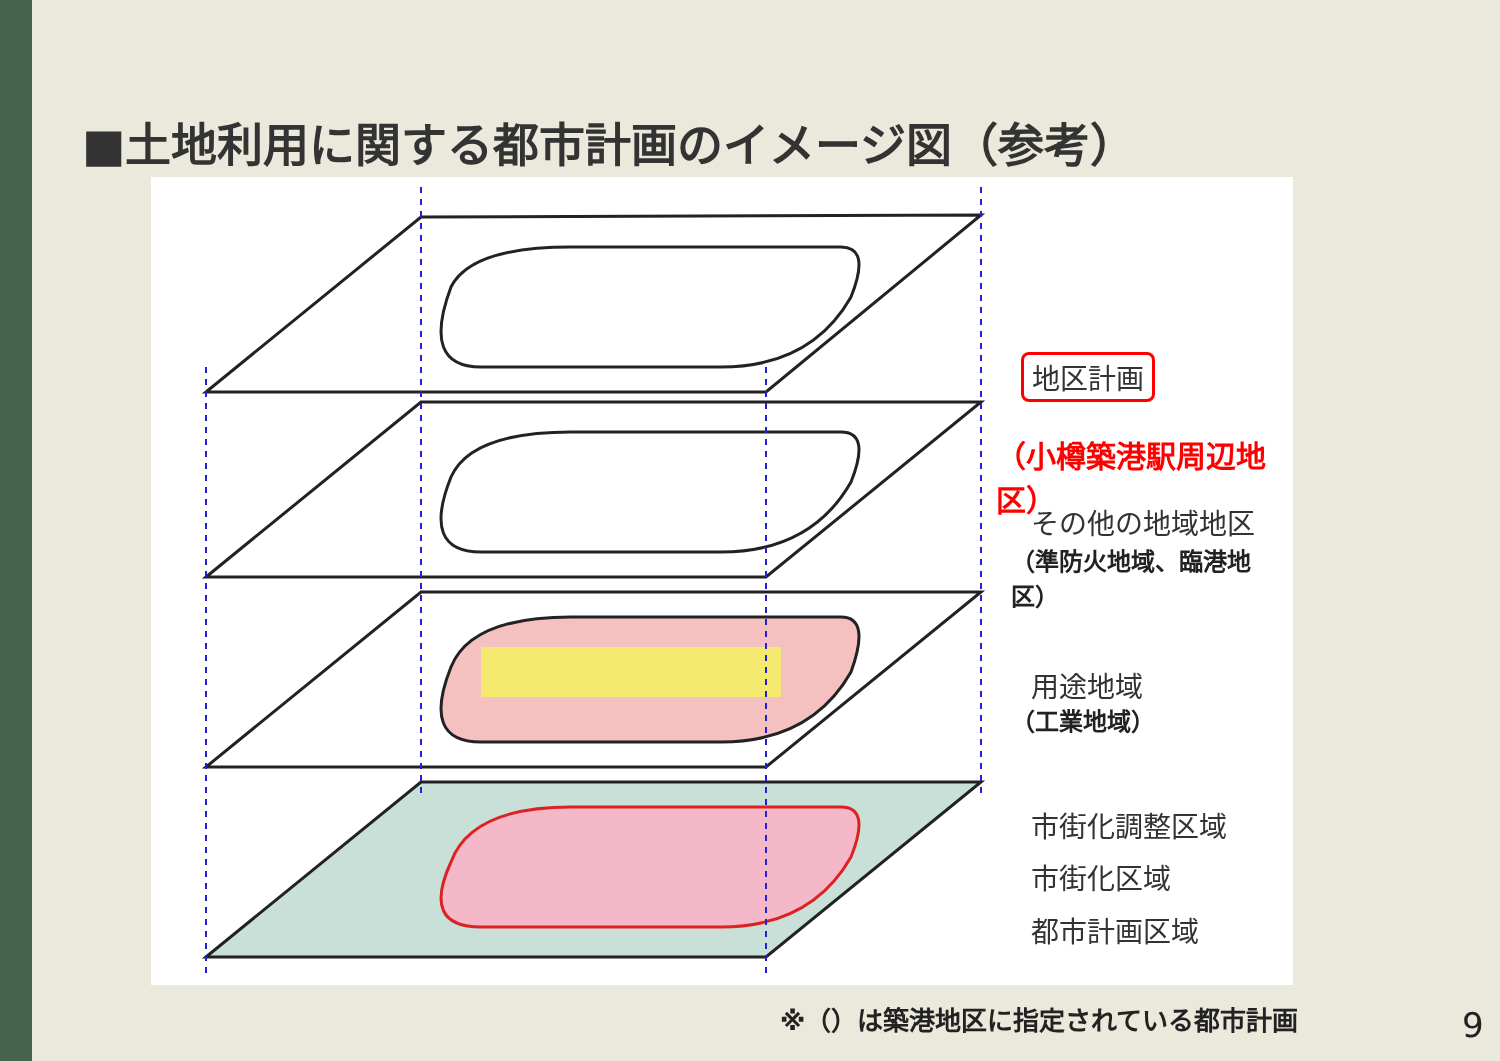■土地利用に関する都市計画のイメージ図（参考）
地区計画
（小樽築港駅周辺地区）
その他の地域地区
（準防火地域、臨港地区）
用途地域
（工業地域）
市街化調整区域
市街化区域
都市計画区域
※（）は築港地区に指定されている都市計画
9